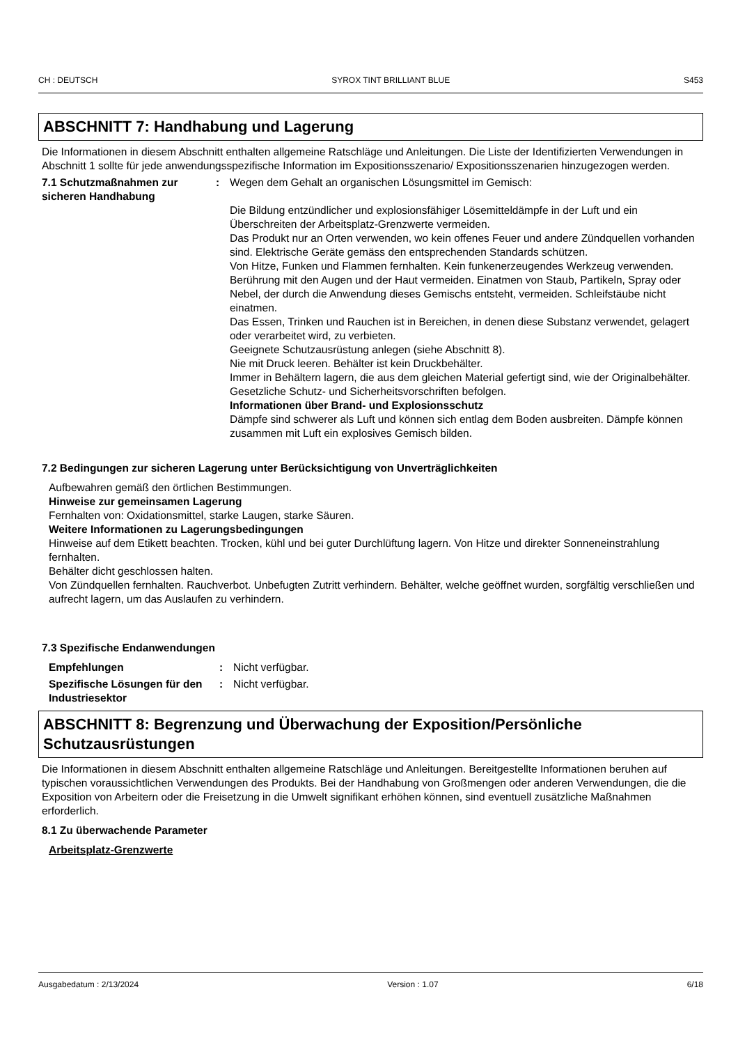CH : DEUTSCH SYROX TINT BRILLIANT BLUE S453
ABSCHNITT 7: Handhabung und Lagerung
Die Informationen in diesem Abschnitt enthalten allgemeine Ratschläge und Anleitungen. Die Liste der Identifizierten Verwendungen in Abschnitt 1 sollte für jede anwendungsspezifische Information im Expositionsszenario/ Expositionsszenarien hinzugezogen werden.
7.1 Schutzmaßnahmen zur sicheren Handhabung
: Wegen dem Gehalt an organischen Lösungsmittel im Gemisch:
Die Bildung entzündlicher und explosionsfähiger Lösemitteldämpfe in der Luft und ein Überschreiten der Arbeitsplatz-Grenzwerte vermeiden.
Das Produkt nur an Orten verwenden, wo kein offenes Feuer und andere Zündquellen vorhanden sind. Elektrische Geräte gemäss den entsprechenden Standards schützen.
Von Hitze, Funken und Flammen fernhalten. Kein funkenerzeugendes Werkzeug verwenden.
Berührung mit den Augen und der Haut vermeiden. Einatmen von Staub, Partikeln, Spray oder Nebel, der durch die Anwendung dieses Gemischs entsteht, vermeiden. Schleifstäube nicht einatmen.
Das Essen, Trinken und Rauchen ist in Bereichen, in denen diese Substanz verwendet, gelagert oder verarbeitet wird, zu verbieten.
Geeignete Schutzausrüstung anlegen (siehe Abschnitt 8).
Nie mit Druck leeren. Behälter ist kein Druckbehälter.
Immer in Behältern lagern, die aus dem gleichen Material gefertigt sind, wie der Originalbehälter.
Gesetzliche Schutz- und Sicherheitsvorschriften befolgen.
Informationen über Brand- und Explosionsschutz
Dämpfe sind schwerer als Luft und können sich entlag dem Boden ausbreiten. Dämpfe können zusammen mit Luft ein explosives Gemisch bilden.
7.2 Bedingungen zur sicheren Lagerung unter Berücksichtigung von Unverträglichkeiten
Aufbewahren gemäß den örtlichen Bestimmungen.
Hinweise zur gemeinsamen Lagerung
Fernhalten von: Oxidationsmittel, starke Laugen, starke Säuren.
Weitere Informationen zu Lagerungsbedingungen
Hinweise auf dem Etikett beachten. Trocken, kühl und bei guter Durchlüftung lagern. Von Hitze und direkter Sonneneinstrahlung fernhalten.
Behälter dicht geschlossen halten.
Von Zündquellen fernhalten. Rauchverbot. Unbefugten Zutritt verhindern. Behälter, welche geöffnet wurden, sorgfältig verschließen und aufrecht lagern, um das Auslaufen zu verhindern.
7.3 Spezifische Endanwendungen
Empfehlungen : Nicht verfügbar.
Spezifische Lösungen für den Industriesektor
: Nicht verfügbar.
ABSCHNITT 8: Begrenzung und Überwachung der Exposition/Persönliche Schutzausrüstungen
Die Informationen in diesem Abschnitt enthalten allgemeine Ratschläge und Anleitungen. Bereitgestellte Informationen beruhen auf typischen voraussichtlichen Verwendungen des Produkts. Bei der Handhabung von Großmengen oder anderen Verwendungen, die die Exposition von Arbeitern oder die Freisetzung in die Umwelt signifikant erhöhen können, sind eventuell zusätzliche Maßnahmen erforderlich.
8.1 Zu überwachende Parameter
Arbeitsplatz-Grenzwerte
Ausgabedatum : 2/13/2024 Version : 1.07 6/18